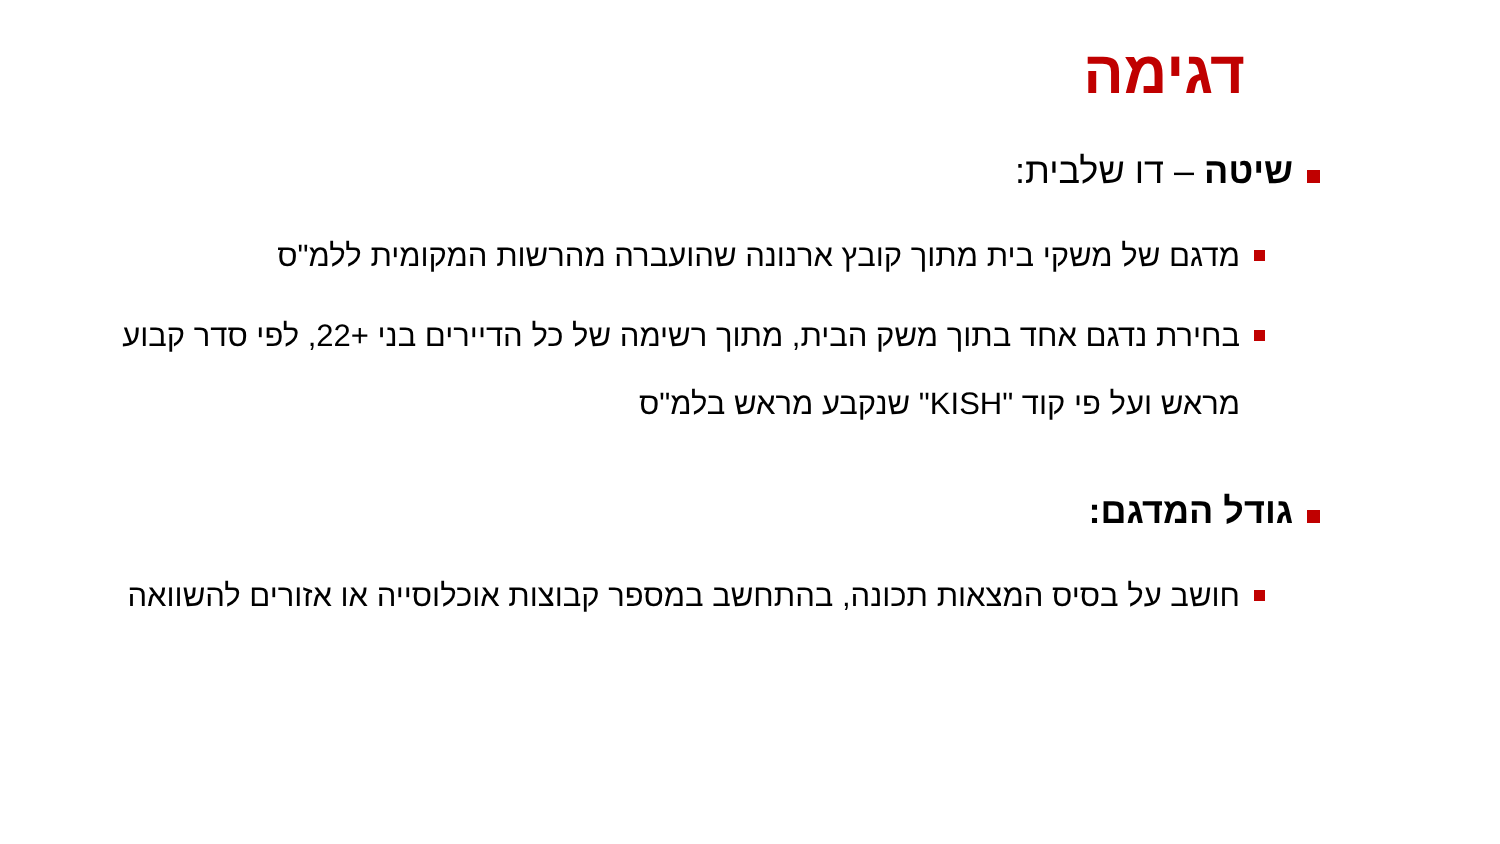דגימה
שיטה – דו שלבית:
מדגם של משקי בית מתוך קובץ ארנונה שהועברה מהרשות המקומית ללמ"ס
בחירת נדגם אחד בתוך משק הבית, מתוך רשימה של כל הדיירים בני +22, לפי סדר קבוע מראש ועל פי קוד "KISH" שנקבע מראש בלמ"ס
גודל המדגם:
חושב על בסיס המצאות תכונה, בהתחשב במספר קבוצות אוכלוסייה או אזורים להשוואה